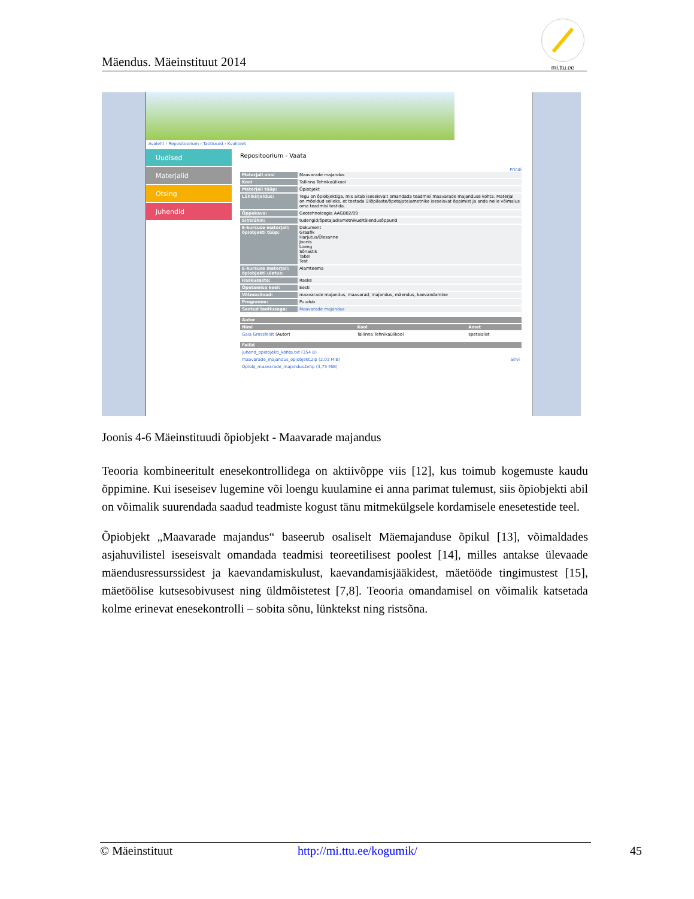Mäendus. Mäeinstituut 2014
mi.ttu.ee
Avaleht › Repositoorium › Taotlused › Kvaliteet
Uudised
Materjalid
Otsing
Juhendid
Repositoorium - Vaata
Prindi
| Materjali nimi | Maavarade majandus |
| Kool | Tallinna Tehnikaülikool |
| Materjali tüüp: | Õpiobjekt |
| Lühikirjeldus: | Tegu on õpiobjektiga, mis aitab iseseisvalt omandada teadmisi maavarade majanduse kohta. Materjal on mõeldud selleks, et toetada üliõpilaste/õpetajate/ametnike iseseisvat õppimist ja anda neile võimalus oma teadmisi testida. |
| Õppekava: | Geotehnoloogia AAGB02/09 |
| Sihtrühm: | tudengid/õpetajad/ametnikud/täiendusõppurid |
| E-kursuse materjali/ õpiobjekti tüüp: | Dokument Graafik Harjutus/Ülesanne Joonis Loeng Sõnastik Tabel Test |
| E-kursuse materjali/ õpiobjekti ulatus: | Alamteema |
| Raskusaste: | Raske |
| Õpetamise keel: | Eesti |
| Võtmesõnad: | maavarade majandus, maavarad, majandus, mäendus, kaevandamine |
| Programm: | Puudub |
| Seotud taotlusega: | Maavarade majandus |
| Autor | | |
| --- | --- | --- |
| Nimi | Kool | Amet |
| Gaia Grossfeldt (Autor) | Tallinna Tehnikaülikool | spetsialist |
| Failid | |
| --- | --- |
| juhend_opiobjekti_kohta.txt (354 B) | |
| maavarade_majandus_opiobjekt.zip (2,03 MiB) | Sirvi |
| Opiobj_maavarade_majandus.bmp (3,75 MiB) | |
Joonis 4-6 Mäeinstituudi õpiobjekt - Maavarade majandus
Teooria kombineeritult enesekontrollidega on aktiivõppe viis [12], kus toimub kogemuste kaudu õppimine. Kui iseseisev lugemine või loengu kuulamine ei anna parimat tulemust, siis õpiobjekti abil on võimalik suurendada saadud teadmiste kogust tänu mitmekülgsele kordamisele enesetestide teel.
Õpiobjekt „Maavarade majandus“ baseerub osaliselt Mäemajanduse õpikul [13], võimaldades asjahuvilistel iseseisvalt omandada teadmisi teoreetilisest poolest [14], milles antakse ülevaade mäendusressurssidest ja kaevandamiskulust, kaevandamisjääkidest, mäetööde tingimustest [15], mäetöölise kutsesobivusest ning üldmõistetest [7,8]. Teooria omandamisel on võimalik katsetada kolme erinevat enesekontrolli – sobita sõnu, lünktekst ning ristsõna.
© Mäeinstituut http://mi.ttu.ee/kogumik/ 45